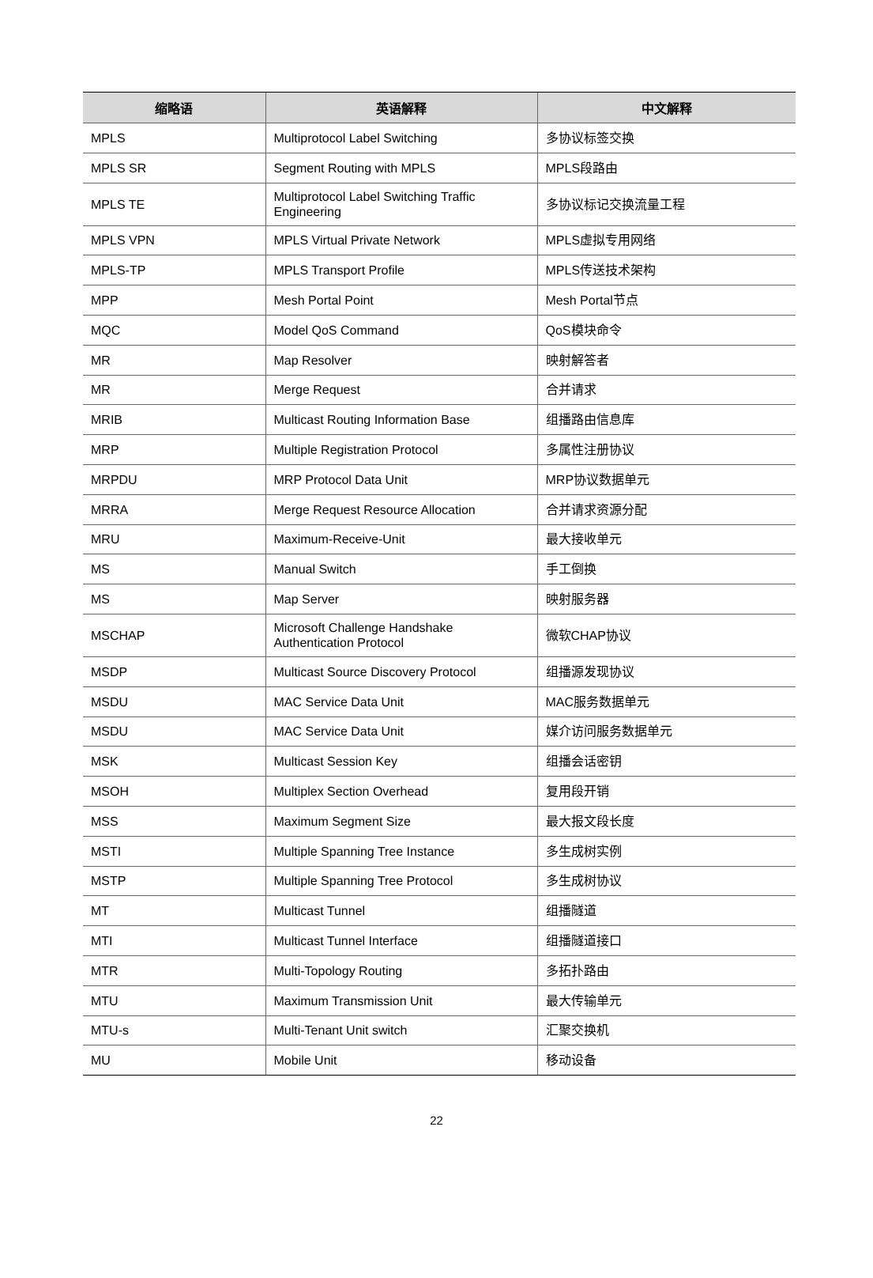| 缩略语 | 英语解释 | 中文解释 |
| --- | --- | --- |
| MPLS | Multiprotocol Label Switching | 多协议标签交换 |
| MPLS SR | Segment Routing with MPLS | MPLS段路由 |
| MPLS TE | Multiprotocol Label Switching Traffic Engineering | 多协议标记交换流量工程 |
| MPLS VPN | MPLS Virtual Private Network | MPLS虚拟专用网络 |
| MPLS-TP | MPLS Transport Profile | MPLS传送技术架构 |
| MPP | Mesh Portal Point | Mesh Portal节点 |
| MQC | Model QoS Command | QoS模块命令 |
| MR | Map Resolver | 映射解答者 |
| MR | Merge Request | 合并请求 |
| MRIB | Multicast Routing Information Base | 组播路由信息库 |
| MRP | Multiple Registration Protocol | 多属性注册协议 |
| MRPDU | MRP Protocol Data Unit | MRP协议数据单元 |
| MRRA | Merge Request Resource Allocation | 合并请求资源分配 |
| MRU | Maximum-Receive-Unit | 最大接收单元 |
| MS | Manual Switch | 手工倒换 |
| MS | Map Server | 映射服务器 |
| MSCHAP | Microsoft Challenge Handshake Authentication Protocol | 微软CHAP协议 |
| MSDP | Multicast Source Discovery Protocol | 组播源发现协议 |
| MSDU | MAC Service Data Unit | MAC服务数据单元 |
| MSDU | MAC Service Data Unit | 媒介访问服务数据单元 |
| MSK | Multicast Session Key | 组播会话密钥 |
| MSOH | Multiplex Section Overhead | 复用段开销 |
| MSS | Maximum Segment Size | 最大报文段长度 |
| MSTI | Multiple Spanning Tree Instance | 多生成树实例 |
| MSTP | Multiple Spanning Tree Protocol | 多生成树协议 |
| MT | Multicast Tunnel | 组播隧道 |
| MTI | Multicast Tunnel Interface | 组播隧道接口 |
| MTR | Multi-Topology Routing | 多拓扑路由 |
| MTU | Maximum Transmission Unit | 最大传输单元 |
| MTU-s | Multi-Tenant Unit switch | 汇聚交换机 |
| MU | Mobile Unit | 移动设备 |
22